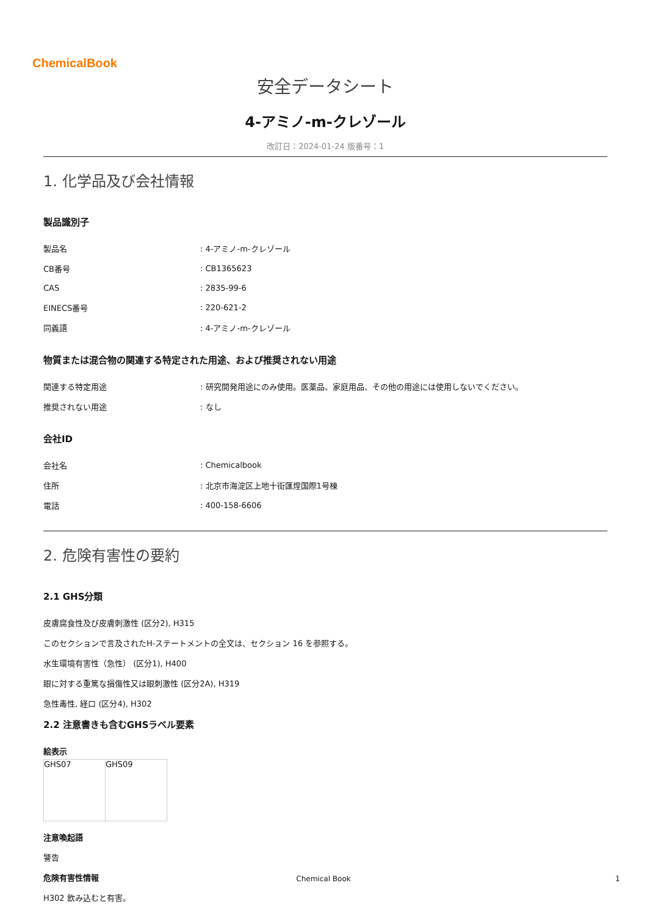ChemicalBook
安全データシート
4-アミノ-m-クレゾール
改訂日：2024-01-24 版番号：1
1. 化学品及び会社情報
製品識別子
| 製品名 | : 4-アミノ-m-クレゾール |
| CB番号 | : CB1365623 |
| CAS | : 2835-99-6 |
| EINECS番号 | : 220-621-2 |
| 同義語 | : 4-アミノ-m-クレゾール |
物質または混合物の関連する特定された用途、および推奨されない用途
| 関連する特定用途 | : 研究開発用途にのみ使用。医薬品、家庭用品、その他の用途には使用しないでください。 |
| 推奨されない用途 | : なし |
会社ID
| 会社名 | : Chemicalbook |
| 住所 | : 北京市海淀区上地十街匯煌国際1号棟 |
| 電話 | : 400-158-6606 |
2. 危険有害性の要約
2.1 GHS分類
皮膚腐食性及び皮膚刺激性 (区分2), H315
このセクションで言及されたH-ステートメントの全文は、セクション 16 を参照する。
水生環境有害性（急性） (区分1), H400
眼に対する重篤な損傷性又は眼刺激性 (区分2A), H319
急性毒性, 経口 (区分4), H302
2.2 注意書きも含むGHSラベル要素
絵表示
| GHS07 | GHS09 |
注意喚起語
警告
危険有害性情報
H302 飲み込むと有害。
Chemical Book 1